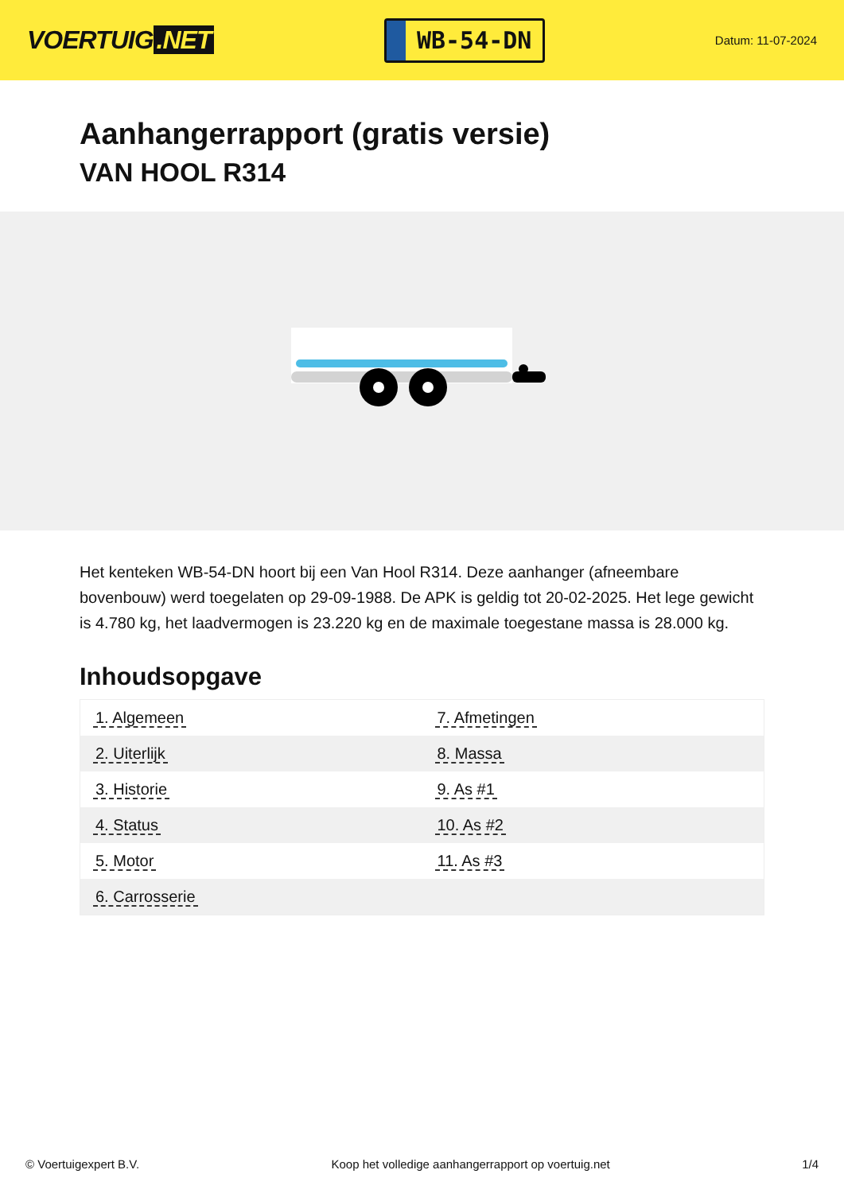VOERTUIG.NET
WB-54-DN
Datum: 11-07-2024
Aanhangerrapport (gratis versie)
VAN HOOL R314
Het kenteken WB-54-DN hoort bij een Van Hool R314. Deze aanhanger (afneembare bovenbouw) werd toegelaten op 29-09-1988. De APK is geldig tot 20-02-2025. Het lege gewicht is 4.780 kg, het laadvermogen is 23.220 kg en de maximale toegestane massa is 28.000 kg.
Inhoudsopgave
| 1. Algemeen | 7. Afmetingen |
| 2. Uiterlijk | 8. Massa |
| 3. Historie | 9. As #1 |
| 4. Status | 10. As #2 |
| 5. Motor | 11. As #3 |
| 6. Carrosserie | |
© Voertuigexpert B.V. Koop het volledige aanhangerrapport op voertuig.net 1/4